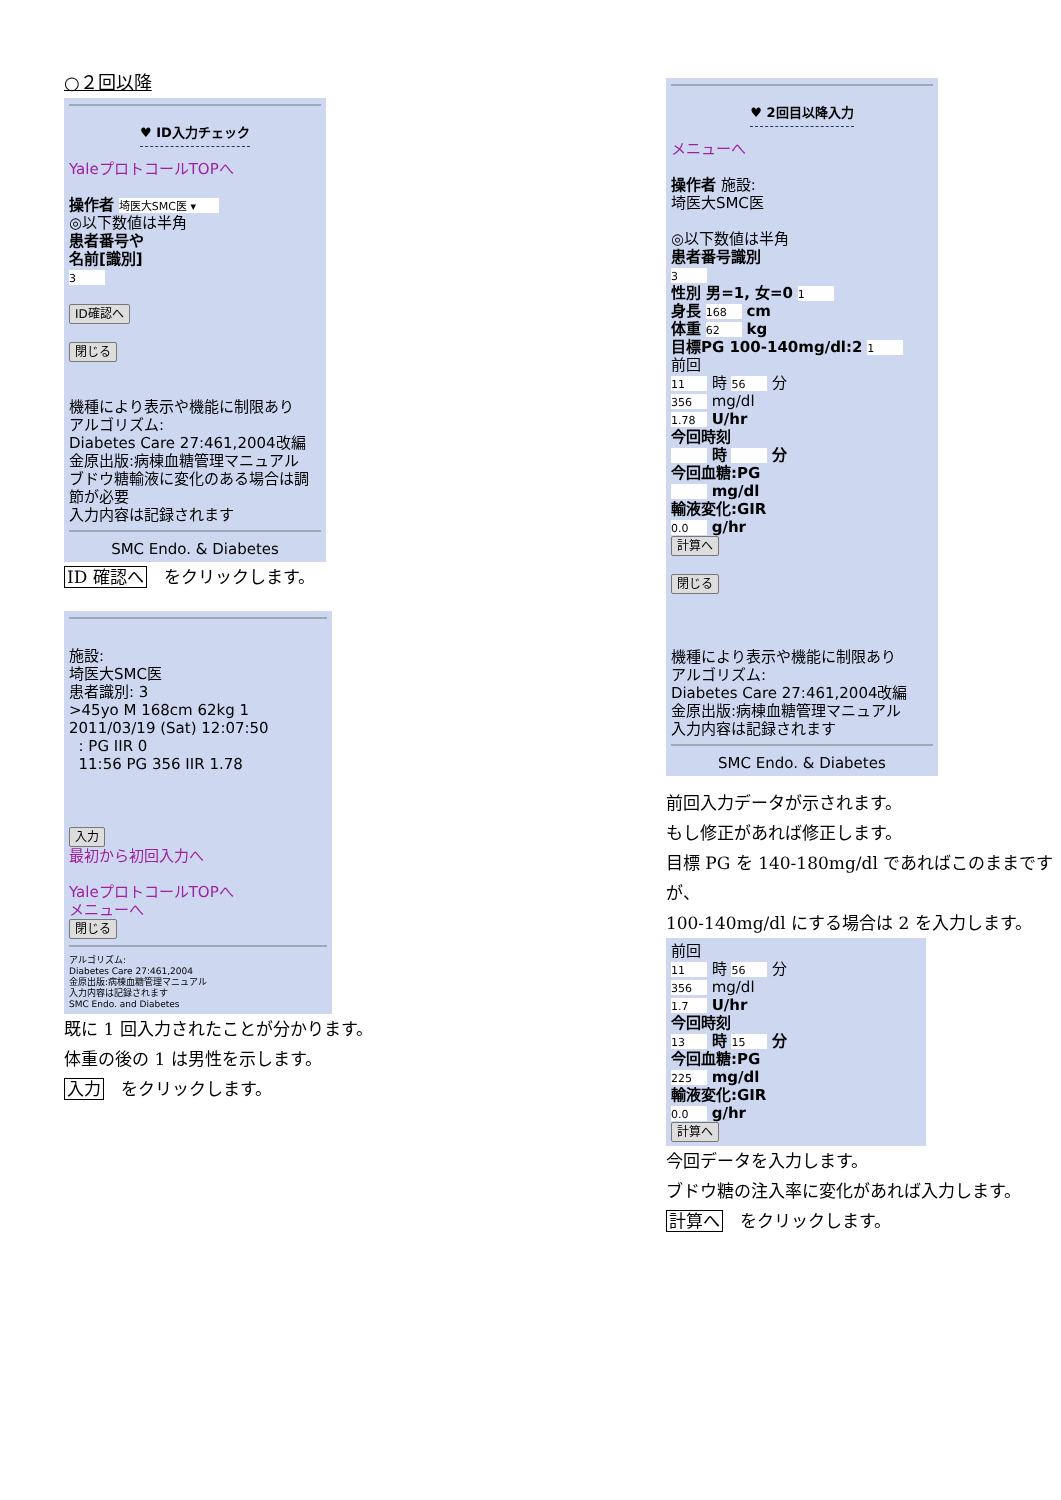○２回以降
♥ ID入力チェック
YaleプロトコールTOPへ
操作者 埼医大SMC医 ▾
◎以下数値は半角
患者番号や
名前[識別]
3
ID確認へ
閉じる
機種により表示や機能に制限あり
アルゴリズム:
Diabetes Care 27:461,2004改編
金原出版:病棟血糖管理マニュアル
ブドウ糖輸液に変化のある場合は調節が必要
入力内容は記録されます
SMC Endo. & Diabetes
ID 確認へ　をクリックします。
施設:
埼医大SMC医
患者識別: 3
>45yo M 168cm 62kg 1
2011/03/19 (Sat) 12:07:50
: PG IIR 0
11:56 PG 356 IIR 1.78
入力
最初から初回入力へ
YaleプロトコールTOPへ
メニューへ
閉じる
アルゴリズム:
Diabetes Care 27:461,2004
金原出版:病棟血糖管理マニュアル
入力内容は記録されます
SMC Endo. and Diabetes
既に 1 回入力されたことが分かります。
体重の後の 1 は男性を示します。
入力　をクリックします。
♥ 2回目以降入力
メニューへ
操作者 施設:
埼医大SMC医
◎以下数値は半角
患者番号識別
3
性別 男=1, 女=0 1
身長 168 cm
体重 62 kg
目標PG 100-140mg/dl:2 1
前回
11 時 56 分
356 mg/dl
1.78 U/hr
今回時刻
時 分
今回血糖:PG
mg/dl
輸液変化:GIR
0.0 g/hr
計算へ
閉じる
機種により表示や機能に制限あり
アルゴリズム:
Diabetes Care 27:461,2004改編
金原出版:病棟血糖管理マニュアル
入力内容は記録されます
SMC Endo. & Diabetes
前回入力データが示されます。
もし修正があれば修正します。
目標 PG を 140-180mg/dl であればこのままですが、
100-140mg/dl にする場合は 2 を入力します。
前回
11 時 56 分
356 mg/dl
1.7 U/hr
今回時刻
13 時 15 分
今回血糖:PG
225 mg/dl
輸液変化:GIR
0.0 g/hr
計算へ
今回データを入力します。
ブドウ糖の注入率に変化があれば入力します。
計算へ　をクリックします。